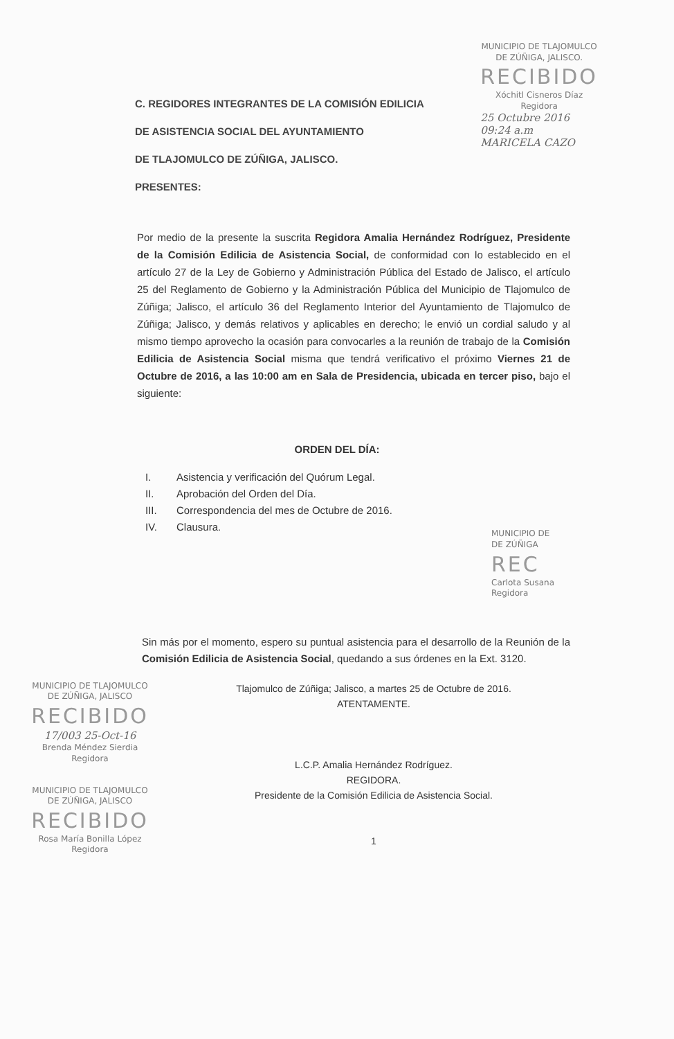MUNICIPIO DE TLAJOMULCO
DE ZÚÑIGA, JALISCO.
RECIBIDO
Xóchitl Cisneros Díaz
Regidora
25 Octubre 2016
09:24 a.m
MARICELA CAZO
C. REGIDORES INTEGRANTES DE LA COMISIÓN EDILICIA
DE ASISTENCIA SOCIAL DEL AYUNTAMIENTO
DE TLAJOMULCO DE ZÚÑIGA, JALISCO.
PRESENTES:
Por medio de la presente la suscrita Regidora Amalia Hernández Rodríguez, Presidente de la Comisión Edilicia de Asistencia Social, de conformidad con lo establecido en el artículo 27 de la Ley de Gobierno y Administración Pública del Estado de Jalisco, el artículo 25 del Reglamento de Gobierno y la Administración Pública del Municipio de Tlajomulco de Zúñiga; Jalisco, el artículo 36 del Reglamento Interior del Ayuntamiento de Tlajomulco de Zúñiga; Jalisco, y demás relativos y aplicables en derecho; le envió un cordial saludo y al mismo tiempo aprovecho la ocasión para convocarles a la reunión de trabajo de la Comisión Edilicia de Asistencia Social misma que tendrá verificativo el próximo Viernes 21 de Octubre de 2016, a las 10:00 am en Sala de Presidencia, ubicada en tercer piso, bajo el siguiente:
ORDEN DEL DÍA:
I. Asistencia y verificación del Quórum Legal.
II. Aprobación del Orden del Día.
III. Correspondencia del mes de Octubre de 2016.
IV. Clausura.
MUNICIPIO DE
DE ZÚÑIGA
REC
Carlota Susana
Regidora
Sin más por el momento, espero su puntual asistencia para el desarrollo de la Reunión de la Comisión Edilicia de Asistencia Social, quedando a sus órdenes en la Ext. 3120.
MUNICIPIO DE TLAJOMULCO
DE ZÚÑIGA, JALISCO
RECIBIDO
17/003 25-Oct-16
Brenda Méndez Sierdia
Regidora
MUNICIPIO DE TLAJOMULCO
DE ZÚÑIGA, JALISCO
RECIBIDO
Rosa María Bonilla López
Regidora
Tlajomulco de Zúñiga; Jalisco, a martes 25 de Octubre de 2016.
ATENTAMENTE.
L.C.P. Amalia Hernández Rodríguez.
REGIDORA.
Presidente de la Comisión Edilicia de Asistencia Social.
1